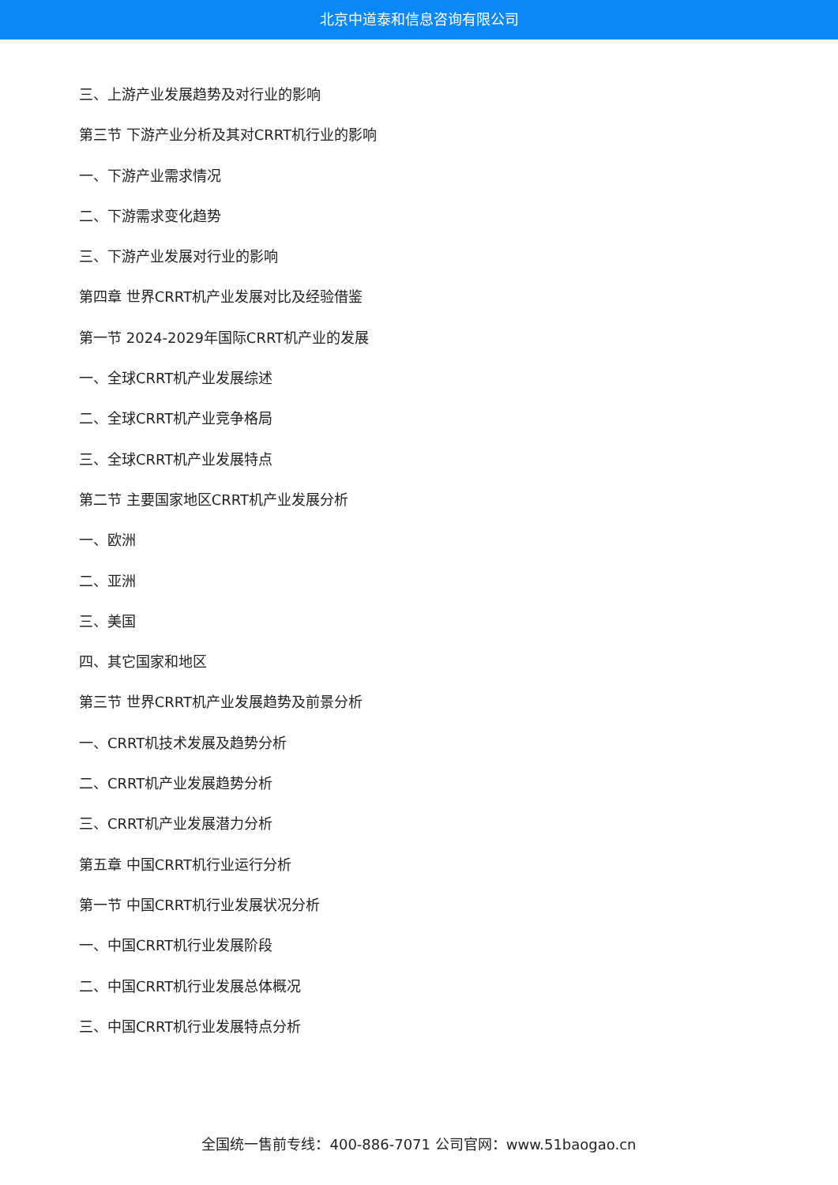北京中道泰和信息咨询有限公司
三、上游产业发展趋势及对行业的影响
第三节 下游产业分析及其对CRRT机行业的影响
一、下游产业需求情况
二、下游需求变化趋势
三、下游产业发展对行业的影响
第四章 世界CRRT机产业发展对比及经验借鉴
第一节 2024-2029年国际CRRT机产业的发展
一、全球CRRT机产业发展综述
二、全球CRRT机产业竞争格局
三、全球CRRT机产业发展特点
第二节 主要国家地区CRRT机产业发展分析
一、欧洲
二、亚洲
三、美国
四、其它国家和地区
第三节 世界CRRT机产业发展趋势及前景分析
一、CRRT机技术发展及趋势分析
二、CRRT机产业发展趋势分析
三、CRRT机产业发展潜力分析
第五章 中国CRRT机行业运行分析
第一节 中国CRRT机行业发展状况分析
一、中国CRRT机行业发展阶段
二、中国CRRT机行业发展总体概况
三、中国CRRT机行业发展特点分析
全国统一售前专线：400-886-7071 公司官网：www.51baogao.cn